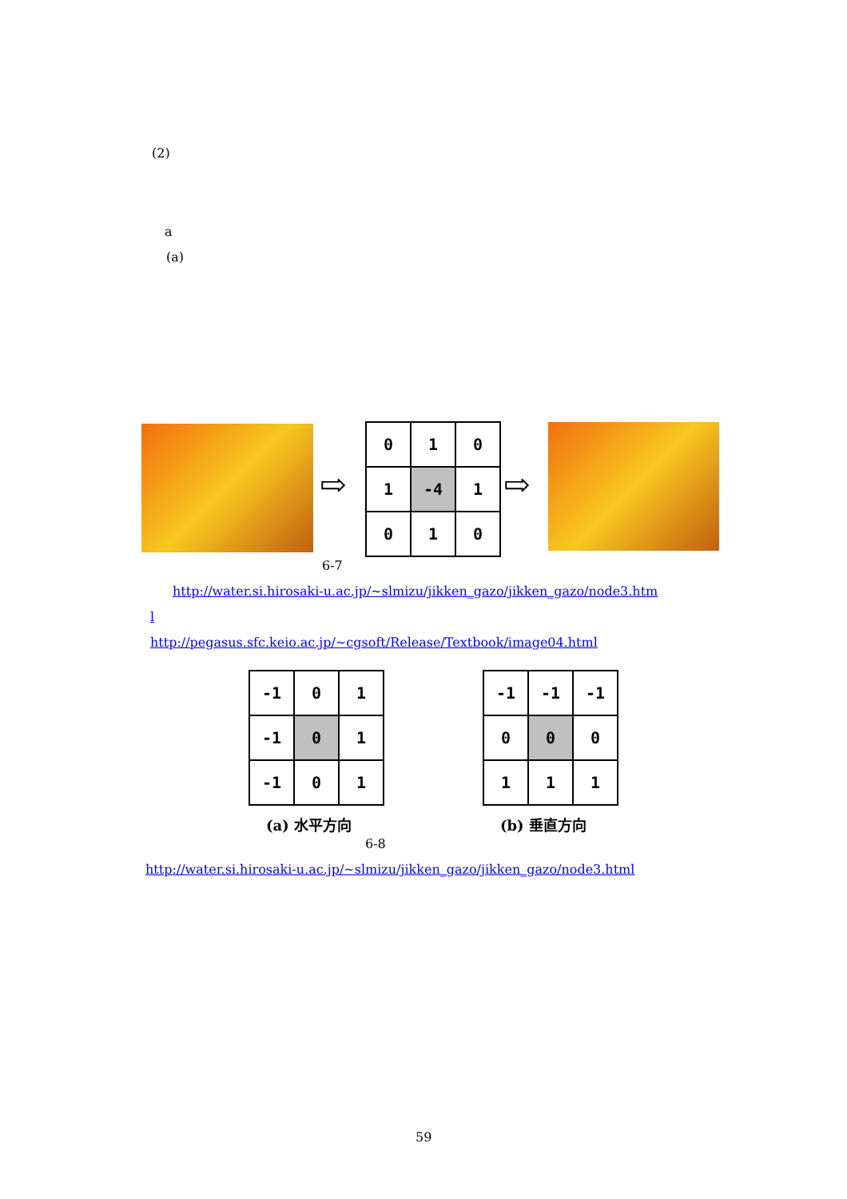(2)
a
(a)
⇨
| 0 | 1 | 0 |
| 1 | -4 | 1 |
| 0 | 1 | 0 |
⇨
6-7
http://water.si.hirosaki-u.ac.jp/~slmizu/jikken_gazo/jikken_gazo/node3.htm
l
http://pegasus.sfc.keio.ac.jp/~cgsoft/Release/Textbook/image04.html
| -1 | 0 | 1 |
| -1 | 0 | 1 |
| -1 | 0 | 1 |
(a) 水平方向
| -1 | -1 | -1 |
| 0 | 0 | 0 |
| 1 | 1 | 1 |
(b) 垂直方向
6-8
http://water.si.hirosaki-u.ac.jp/~slmizu/jikken_gazo/jikken_gazo/node3.html
59